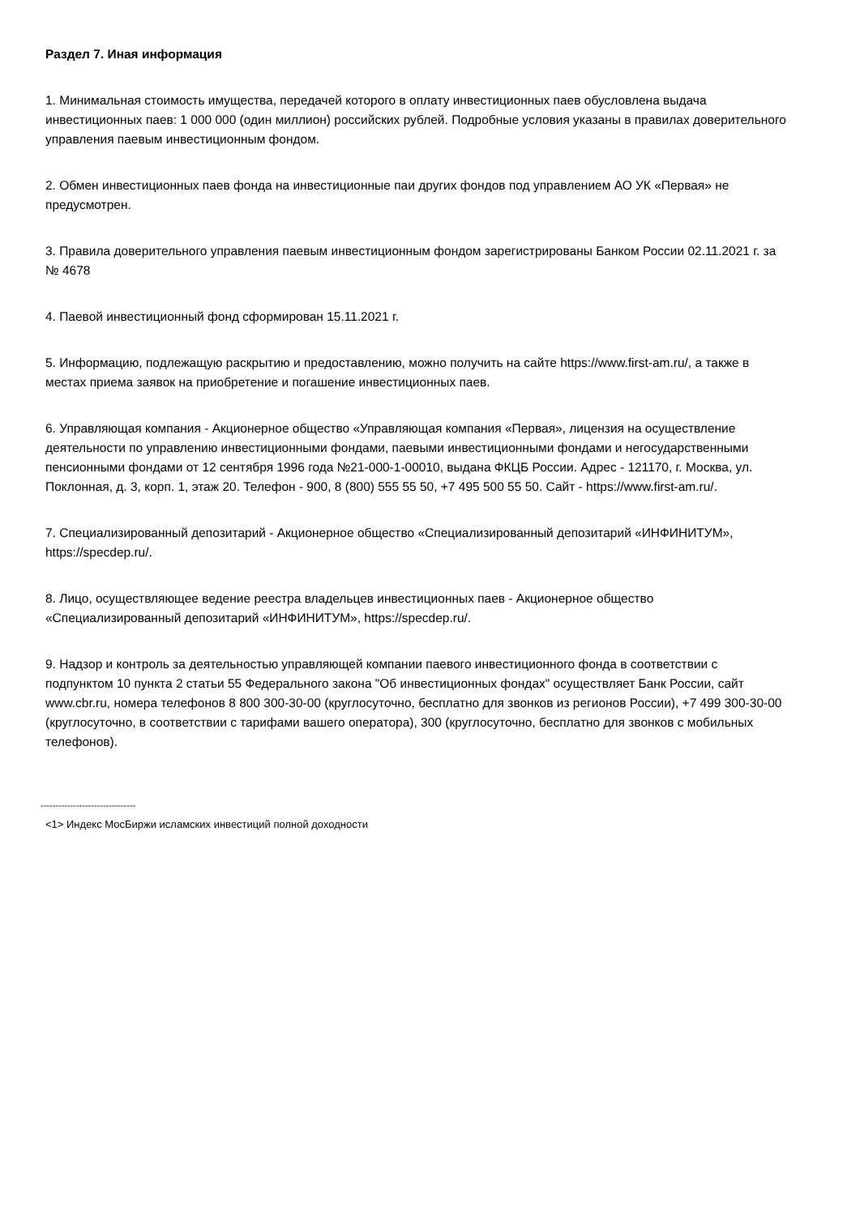Раздел 7. Иная информация
1. Минимальная стоимость имущества, передачей которого в оплату инвестиционных паев обусловлена выдача инвестиционных паев: 1 000 000 (один миллион) российских рублей. Подробные условия указаны в правилах доверительного управления паевым инвестиционным фондом.
2. Обмен инвестиционных паев фонда на инвестиционные паи других фондов под управлением АО УК «Первая» не предусмотрен.
3. Правила доверительного управления паевым инвестиционным фондом зарегистрированы Банком России 02.11.2021 г. за № 4678
4. Паевой инвестиционный фонд сформирован 15.11.2021 г.
5. Информацию, подлежащую раскрытию и предоставлению, можно получить на сайте https://www.first-am.ru/, а также в местах приема заявок на приобретение и погашение инвестиционных паев.
6. Управляющая компания - Акционерное общество «Управляющая компания «Первая», лицензия на осуществление деятельности по управлению инвестиционными фондами, паевыми инвестиционными фондами и негосударственными пенсионными фондами от 12 сентября 1996 года №21-000-1-00010, выдана ФКЦБ России. Адрес - 121170, г. Москва, ул. Поклонная, д. 3, корп. 1, этаж 20. Телефон - 900, 8 (800) 555 55 50, +7 495 500 55 50. Сайт - https://www.first-am.ru/.
7. Специализированный депозитарий - Акционерное общество «Специализированный депозитарий «ИНФИНИТУМ», https://specdep.ru/.
8. Лицо, осуществляющее ведение реестра владельцев инвестиционных паев - Акционерное общество «Специализированный депозитарий «ИНФИНИТУМ», https://specdep.ru/.
9. Надзор и контроль за деятельностью управляющей компании паевого инвестиционного фонда в соответствии с подпунктом 10 пункта 2 статьи 55 Федерального закона "Об инвестиционных фондах" осуществляет Банк России, сайт www.cbr.ru, номера телефонов 8 800 300-30-00 (круглосуточно, бесплатно для звонков из регионов России), +7 499 300-30-00 (круглосуточно, в соответствии с тарифами вашего оператора), 300 (круглосуточно, бесплатно для звонков с мобильных телефонов).
--------------------------------
<1> Индекс МосБиржи исламских инвестиций полной доходности